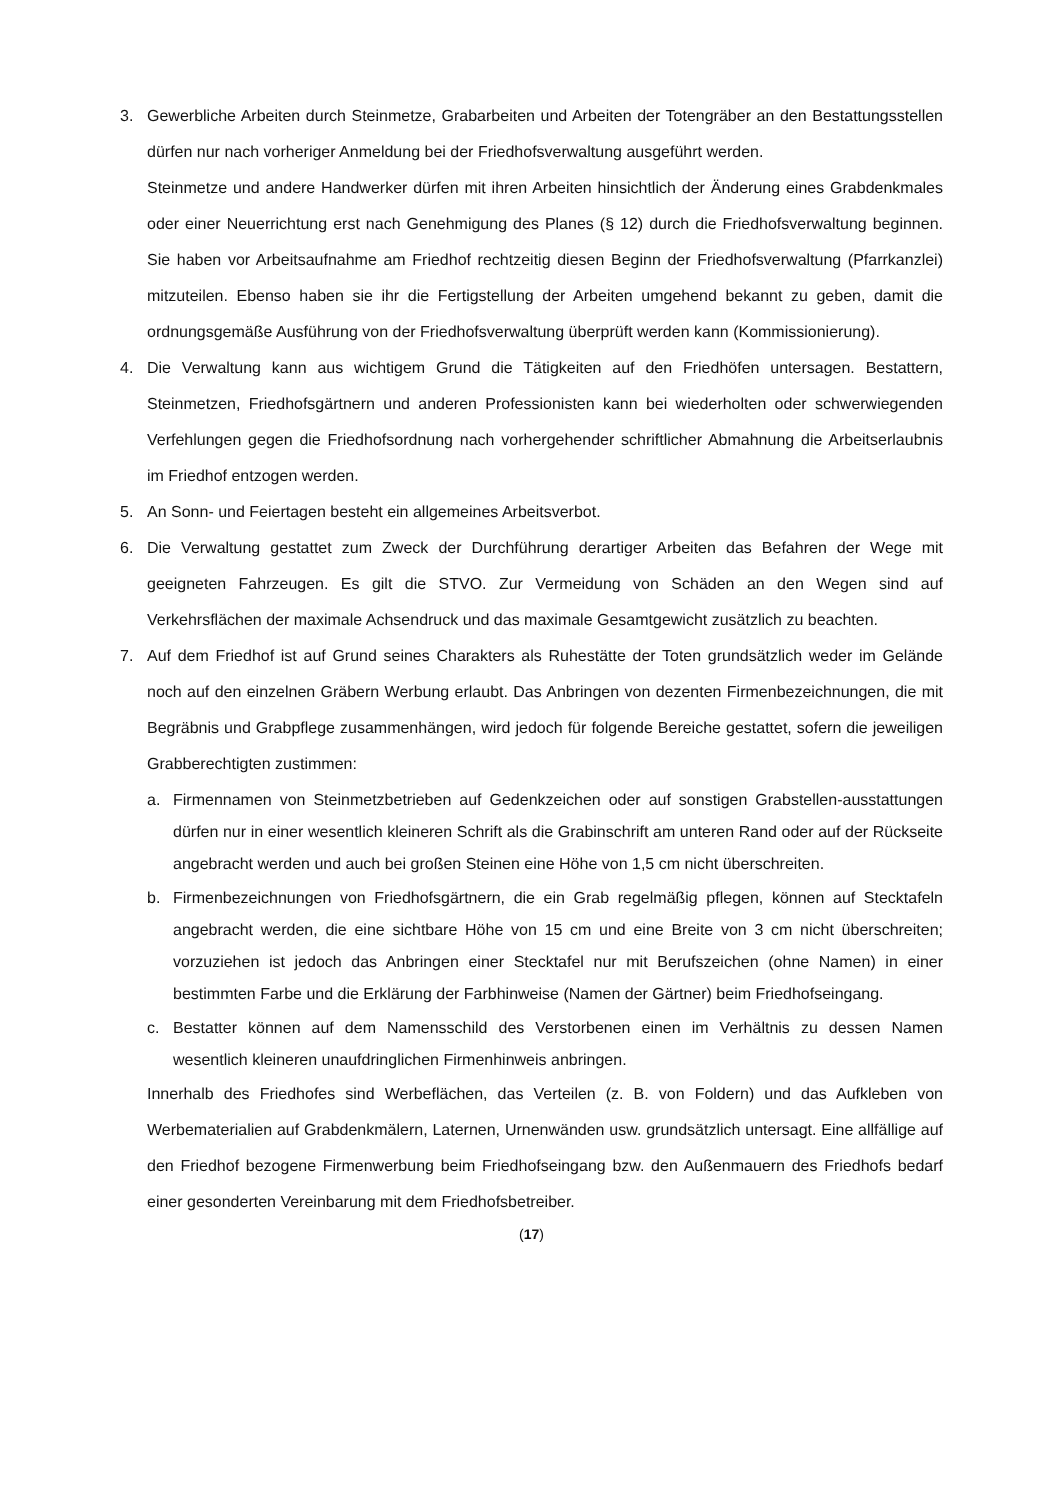3. Gewerbliche Arbeiten durch Steinmetze, Grabarbeiten und Arbeiten der Totengräber an den Bestattungsstellen dürfen nur nach vorheriger Anmeldung bei der Friedhofsverwaltung ausgeführt werden.
Steinmetze und andere Handwerker dürfen mit ihren Arbeiten hinsichtlich der Änderung eines Grabdenkmales oder einer Neuerrichtung erst nach Genehmigung des Planes (§ 12) durch die Friedhofsverwaltung beginnen. Sie haben vor Arbeitsaufnahme am Friedhof rechtzeitig diesen Beginn der Friedhofsverwaltung (Pfarrkanzlei) mitzuteilen. Ebenso haben sie ihr die Fertigstellung der Arbeiten umgehend bekannt zu geben, damit die ordnungsgemäße Ausführung von der Friedhofsverwaltung überprüft werden kann (Kommissionierung).
4. Die Verwaltung kann aus wichtigem Grund die Tätigkeiten auf den Friedhöfen untersagen. Bestattern, Steinmetzen, Friedhofsgärtnern und anderen Professionisten kann bei wiederholten oder schwerwiegenden Verfehlungen gegen die Friedhofsordnung nach vorhergehender schriftlicher Abmahnung die Arbeitserlaubnis im Friedhof entzogen werden.
5. An Sonn- und Feiertagen besteht ein allgemeines Arbeitsverbot.
6. Die Verwaltung gestattet zum Zweck der Durchführung derartiger Arbeiten das Befahren der Wege mit geeigneten Fahrzeugen. Es gilt die STVO. Zur Vermeidung von Schäden an den Wegen sind auf Verkehrsflächen der maximale Achsendruck und das maximale Gesamtgewicht zusätzlich zu beachten.
7. Auf dem Friedhof ist auf Grund seines Charakters als Ruhestätte der Toten grundsätzlich weder im Gelände noch auf den einzelnen Gräbern Werbung erlaubt. Das Anbringen von dezenten Firmenbezeichnungen, die mit Begräbnis und Grabpflege zusammenhängen, wird jedoch für folgende Bereiche gestattet, sofern die jeweiligen Grabberechtigten zustimmen:
a. Firmennamen von Steinmetzbetrieben auf Gedenkzeichen oder auf sonstigen Grabstellen-ausstattungen dürfen nur in einer wesentlich kleineren Schrift als die Grabinschrift am unteren Rand oder auf der Rückseite angebracht werden und auch bei großen Steinen eine Höhe von 1,5 cm nicht überschreiten.
b. Firmenbezeichnungen von Friedhofsgärtnern, die ein Grab regelmäßig pflegen, können auf Stecktafeln angebracht werden, die eine sichtbare Höhe von 15 cm und eine Breite von 3 cm nicht überschreiten; vorzuziehen ist jedoch das Anbringen einer Stecktafel nur mit Berufszeichen (ohne Namen) in einer bestimmten Farbe und die Erklärung der Farbhinweise (Namen der Gärtner) beim Friedhofseingang.
c. Bestatter können auf dem Namensschild des Verstorbenen einen im Verhältnis zu dessen Namen wesentlich kleineren unaufdringlichen Firmenhinweis anbringen.
Innerhalb des Friedhofes sind Werbeflächen, das Verteilen (z. B. von Foldern) und das Aufkleben von Werbematerialien auf Grabdenkmälern, Laternen, Urnenwänden usw. grundsätzlich untersagt. Eine allfällige auf den Friedhof bezogene Firmenwerbung beim Friedhofseingang bzw. den Außenmauern des Friedhofs bedarf einer gesonderten Vereinbarung mit dem Friedhofsbetreiber.
(17)